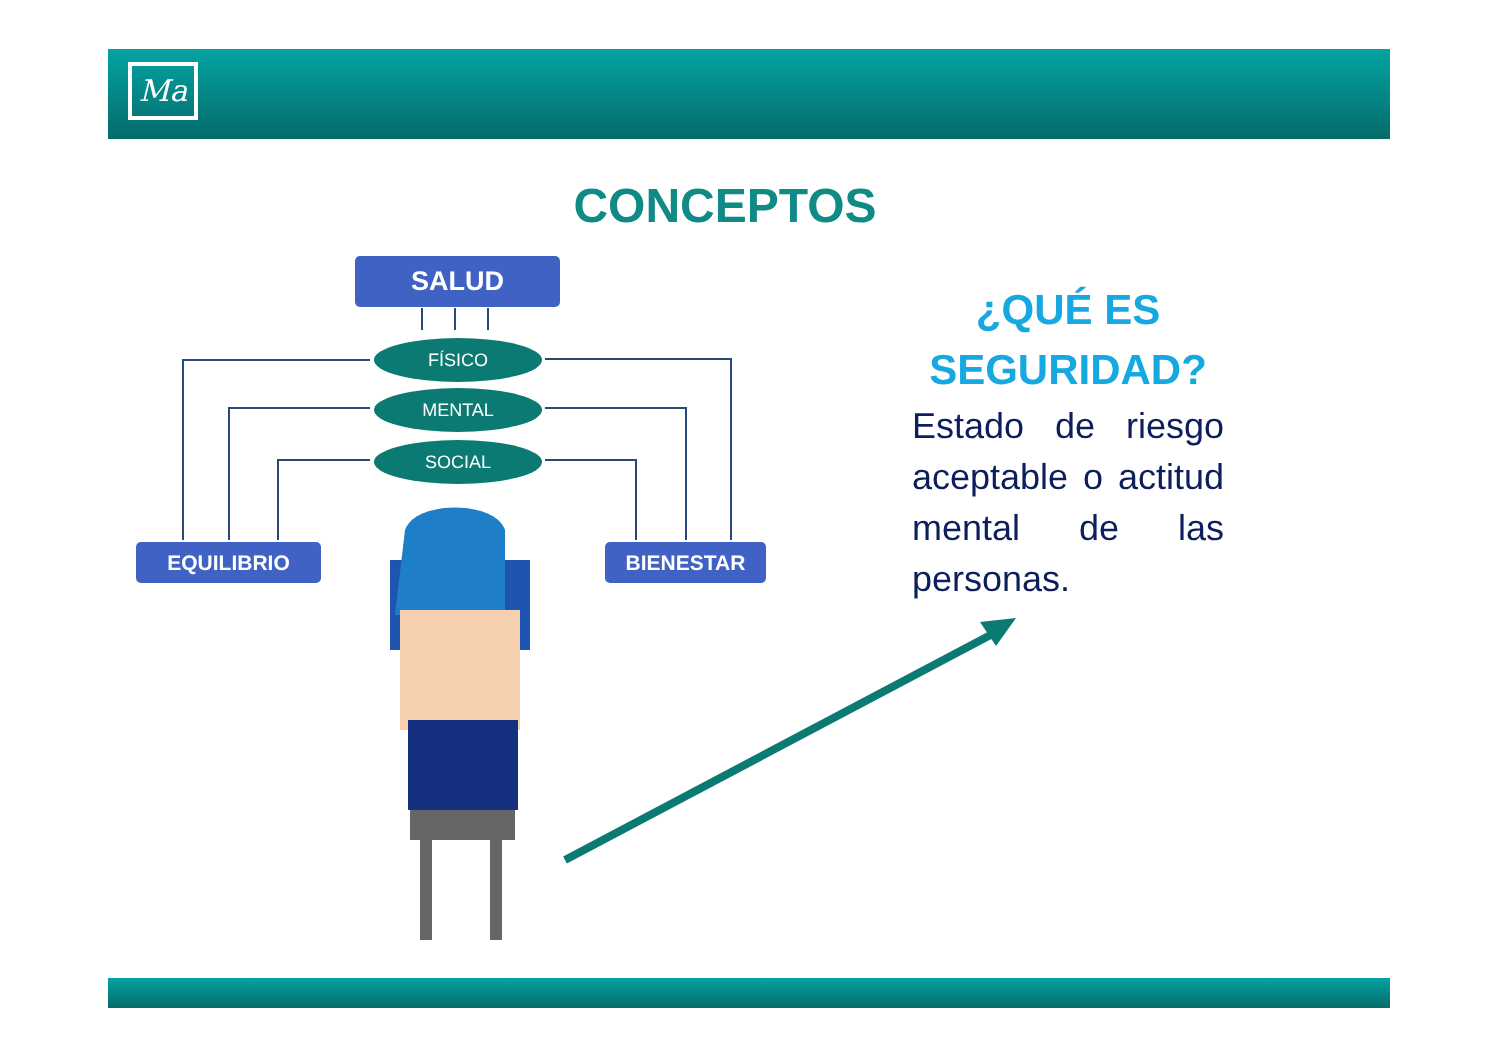Ma
CONCEPTOS
SALUD
FÍSICO
MENTAL
SOCIAL
EQUILIBRIO BIENESTAR
¿QUÉ ES SEGURIDAD?
Estado de riesgo aceptable o actitud mental de las personas.